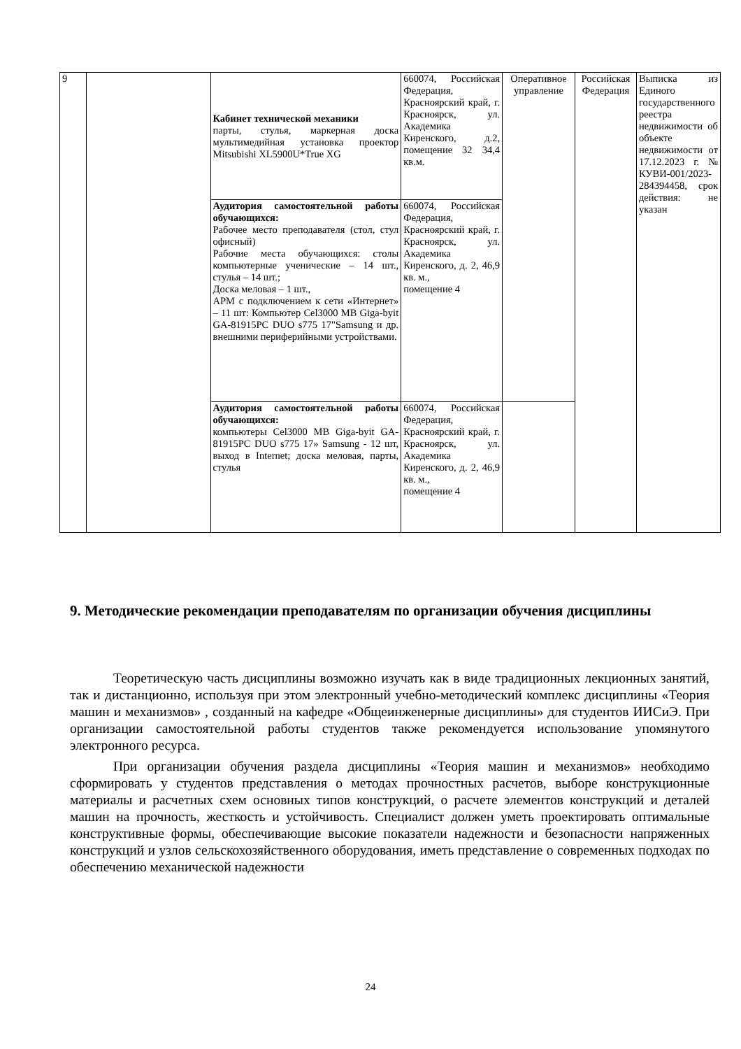| 9 | | Кабинет технической механики парты, стулья, маркерная доска мультимедийная установка проектор Mitsubishi XL5900U*True XG | 660074, Российская Федерация, Красноярский край, г. Красноярск, ул. Академика Киренского, д.2, помещение 32 34,4 кв.м. | Оперативное управление | Российская Федерация | Выписка из Единого государственного реестра недвижимости об объекте недвижимости от 17.12.2023 г. № КУВИ-001/2023-284394458, срок действия: не указан |
| | | Аудитория самостоятельной работы обучающихся: Рабочее место преподавателя (стол, стул офисный) Рабочие места обучающихся: столы компьютерные ученические – 14 шт., стулья – 14 шт.; Доска меловая – 1 шт., АРМ с подключением к сети «Интернет» – 11 шт: Компьютер Cel3000 MB Giga-byit GA-81915PC DUO s775 17"Samsung и др. внешними периферийными устройствами. | 660074, Российская Федерация, Красноярский край, г. Красноярск, ул. Академика Киренского, д. 2, 46,9 кв. м., помещение 4 | | | |
| | | Аудитория самостоятельной работы обучающихся: компьютеры Cel3000 MB Giga-byit GA-81915PC DUO s775 17» Samsung - 12 шт, выход в Internet; доска меловая, парты, стулья | 660074, Российская Федерация, Красноярский край, г. Красноярск, ул. Академика Киренского, д. 2, 46,9 кв. м., помещение 4 | | | |
9. Методические рекомендации преподавателям по организации обучения дисциплины
Теоретическую часть дисциплины возможно изучать как в виде традиционных лекционных занятий, так и дистанционно, используя при этом электронный учебно-методический комплекс дисциплины «Теория машин и механизмов» , созданный на кафедре «Общеинженерные дисциплины» для студентов ИИСиЭ. При организации самостоятельной работы студентов также рекомендуется использование упомянутого электронного ресурса.
При организации обучения раздела дисциплины «Теория машин и механизмов» необходимо сформировать у студентов представления о методах прочностных расчетов, выборе конструкционные материалы и расчетных схем основных типов конструкций, о расчете элементов конструкций и деталей машин на прочность, жесткость и устойчивость. Специалист должен уметь проектировать оптимальные конструктивные формы, обеспечивающие высокие показатели надежности и безопасности напряженных конструкций и узлов сельскохозяйственного оборудования, иметь представление о современных подходах по обеспечению механической надежности
24